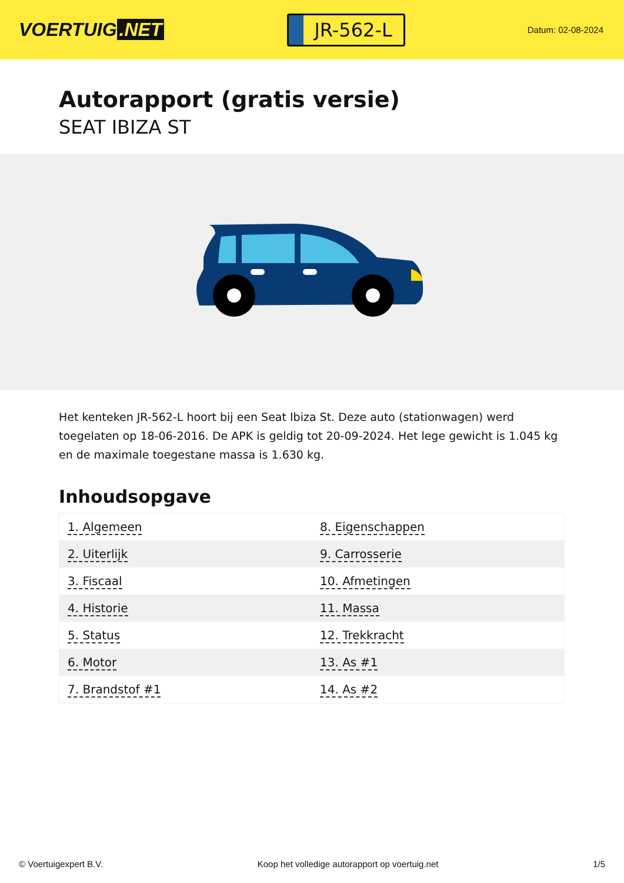VOERTUIG.NET
JR-562-L
Datum: 02-08-2024
Autorapport (gratis versie)
SEAT IBIZA ST
Het kenteken JR-562-L hoort bij een Seat Ibiza St. Deze auto (stationwagen) werd toegelaten op 18-06-2016. De APK is geldig tot 20-09-2024. Het lege gewicht is 1.045 kg en de maximale toegestane massa is 1.630 kg.
Inhoudsopgave
| 1. Algemeen | 8. Eigenschappen |
| 2. Uiterlijk | 9. Carrosserie |
| 3. Fiscaal | 10. Afmetingen |
| 4. Historie | 11. Massa |
| 5. Status | 12. Trekkracht |
| 6. Motor | 13. As #1 |
| 7. Brandstof #1 | 14. As #2 |
© Voertuigexpert B.V. Koop het volledige autorapport op voertuig.net 1/5